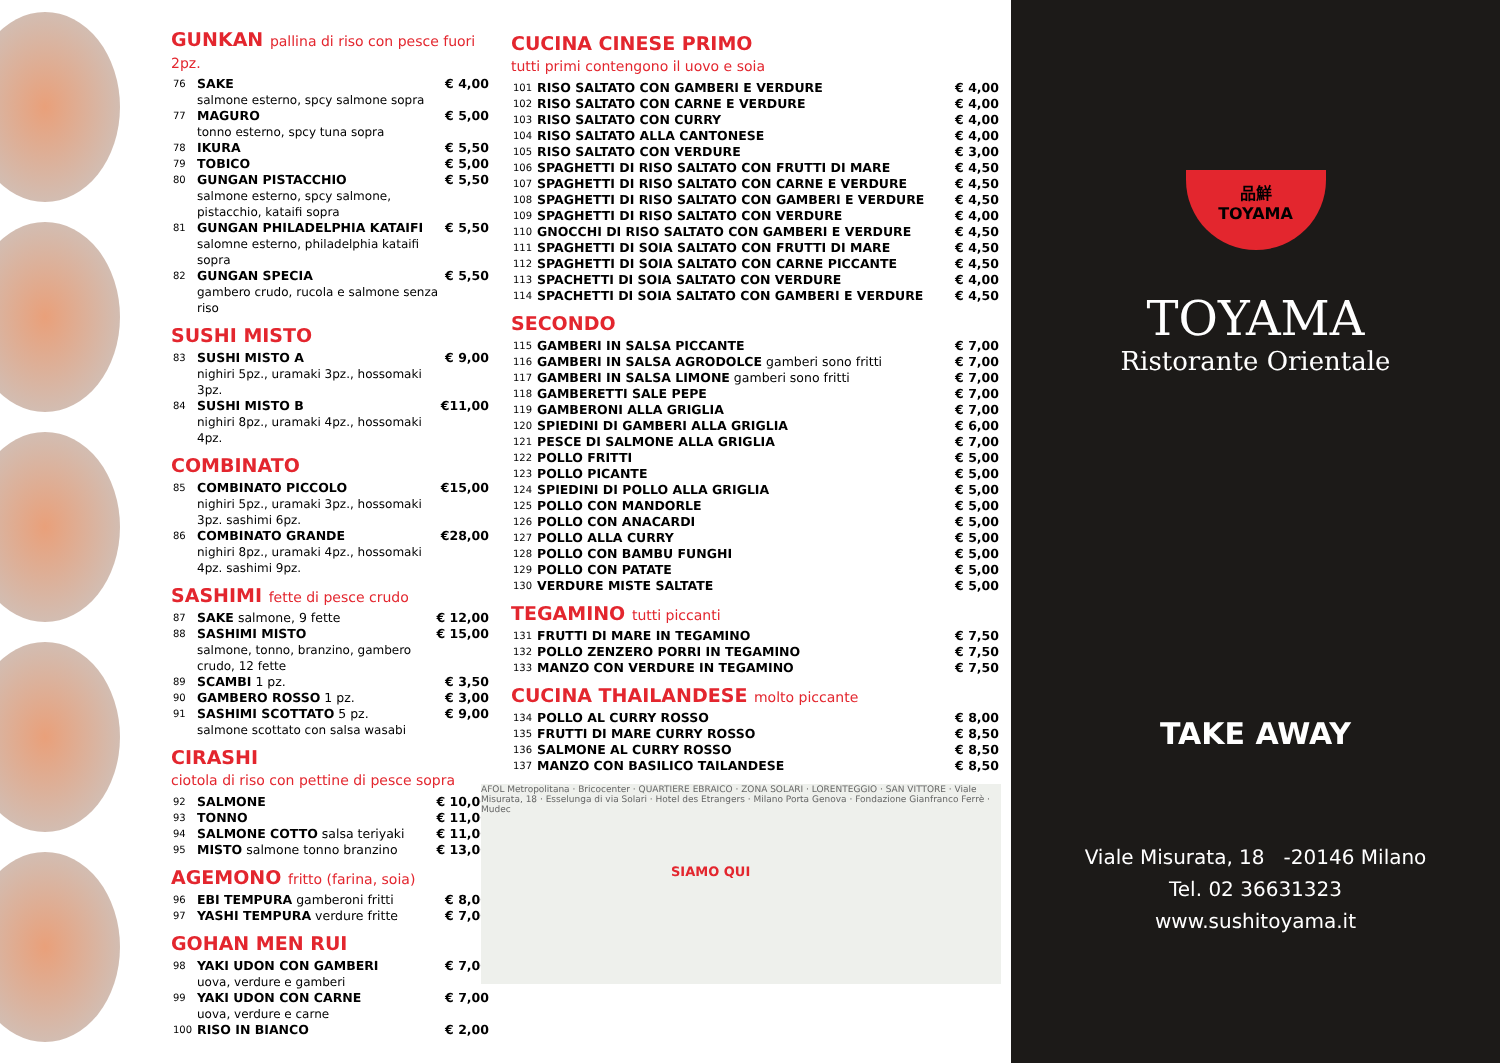GUNKAN pallina di riso con pesce fuori 2pz.
| 76 | SAKE salmone esterno, spcy salmone sopra | € 4,00 |
| 77 | MAGURO tonno esterno, spcy tuna sopra | € 5,00 |
| 78 | IKURA | € 5,50 |
| 79 | TOBICO | € 5,00 |
| 80 | GUNGAN PISTACCHIO salmone esterno, spcy salmone, pistacchio, kataifi sopra | € 5,50 |
| 81 | GUNGAN PHILADELPHIA KATAIFI salomne esterno, philadelphia kataifi sopra | € 5,50 |
| 82 | GUNGAN SPECIA gambero crudo, rucola e salmone senza riso | € 5,50 |
SUSHI MISTO
| 83 | SUSHI MISTO A nighiri 5pz., uramaki 3pz., hossomaki 3pz. | € 9,00 |
| 84 | SUSHI MISTO B nighiri 8pz., uramaki 4pz., hossomaki 4pz. | €11,00 |
COMBINATO
| 85 | COMBINATO PICCOLO nighiri 5pz., uramaki 3pz., hossomaki 3pz. sashimi 6pz. | €15,00 |
| 86 | COMBINATO GRANDE nighiri 8pz., uramaki 4pz., hossomaki 4pz. sashimi 9pz. | €28,00 |
SASHIMI fette di pesce crudo
| 87 | SAKE salmone, 9 fette | € 12,00 |
| 88 | SASHIMI MISTO salmone, tonno, branzino, gambero crudo, 12 fette | € 15,00 |
| 89 | SCAMBI 1 pz. | € 3,50 |
| 90 | GAMBERO ROSSO 1 pz. | € 3,00 |
| 91 | SASHIMI SCOTTATO 5 pz. salmone scottato con salsa wasabi | € 9,00 |
CIRASHI
ciotola di riso con pettine di pesce sopra
| 92 | SALMONE | € 10,00 |
| 93 | TONNO | € 11,00 |
| 94 | SALMONE COTTO salsa teriyaki | € 11,00 |
| 95 | MISTO salmone tonno branzino | € 13,00 |
AGEMONO fritto (farina, soia)
| 96 | EBI TEMPURA gamberoni fritti | € 8,00 |
| 97 | YASHI TEMPURA verdure fritte | € 7,00 |
GOHAN MEN RUI
| 98 | YAKI UDON CON GAMBERI uova, verdure e gamberi | € 7,00 |
| 99 | YAKI UDON CON CARNE uova, verdure e carne | € 7,00 |
| 100 | RISO IN BIANCO | € 2,00 |
CUCINA CINESE PRIMO
tutti primi contengono il uovo e soia
| 101 | RISO SALTATO CON GAMBERI E VERDURE | € 4,00 |
| 102 | RISO SALTATO CON CARNE E VERDURE | € 4,00 |
| 103 | RISO SALTATO CON CURRY | € 4,00 |
| 104 | RISO SALTATO ALLA CANTONESE | € 4,00 |
| 105 | RISO SALTATO CON VERDURE | € 3,00 |
| 106 | SPAGHETTI DI RISO SALTATO CON FRUTTI DI MARE | € 4,50 |
| 107 | SPAGHETTI DI RISO SALTATO CON CARNE E VERDURE | € 4,50 |
| 108 | SPAGHETTI DI RISO SALTATO CON GAMBERI E VERDURE | € 4,50 |
| 109 | SPAGHETTI DI RISO SALTATO CON VERDURE | € 4,00 |
| 110 | GNOCCHI DI RISO SALTATO CON GAMBERI E VERDURE | € 4,50 |
| 111 | SPAGHETTI DI SOIA SALTATO CON FRUTTI DI MARE | € 4,50 |
| 112 | SPAGHETTI DI SOIA SALTATO CON CARNE PICCANTE | € 4,50 |
| 113 | SPACHETTI DI SOIA SALTATO CON VERDURE | € 4,00 |
| 114 | SPACHETTI DI SOIA SALTATO CON GAMBERI E VERDURE | € 4,50 |
SECONDO
| 115 | GAMBERI IN SALSA PICCANTE | € 7,00 |
| 116 | GAMBERI IN SALSA AGRODOLCE gamberi sono fritti | € 7,00 |
| 117 | GAMBERI IN SALSA LIMONE gamberi sono fritti | € 7,00 |
| 118 | GAMBERETTI SALE PEPE | € 7,00 |
| 119 | GAMBERONI ALLA GRIGLIA | € 7,00 |
| 120 | SPIEDINI DI GAMBERI ALLA GRIGLIA | € 6,00 |
| 121 | PESCE DI SALMONE ALLA GRIGLIA | € 7,00 |
| 122 | POLLO FRITTI | € 5,00 |
| 123 | POLLO PICANTE | € 5,00 |
| 124 | SPIEDINI DI POLLO ALLA GRIGLIA | € 5,00 |
| 125 | POLLO CON MANDORLE | € 5,00 |
| 126 | POLLO CON ANACARDI | € 5,00 |
| 127 | POLLO ALLA CURRY | € 5,00 |
| 128 | POLLO CON BAMBU FUNGHI | € 5,00 |
| 129 | POLLO CON PATATE | € 5,00 |
| 130 | VERDURE MISTE SALTATE | € 5,00 |
TEGAMINO tutti piccanti
| 131 | FRUTTI DI MARE IN TEGAMINO | € 7,50 |
| 132 | POLLO ZENZERO PORRI IN TEGAMINO | € 7,50 |
| 133 | MANZO CON VERDURE IN TEGAMINO | € 7,50 |
CUCINA THAILANDESE molto piccante
| 134 | POLLO AL CURRY ROSSO | € 8,00 |
| 135 | FRUTTI DI MARE CURRY ROSSO | € 8,50 |
| 136 | SALMONE AL CURRY ROSSO | € 8,50 |
| 137 | MANZO CON BASILICO TAILANDESE | € 8,50 |
AFOL Metropolitana · Bricocenter · QUARTIERE EBRAICO · ZONA SOLARI · LORENTEGGIO · SAN VITTORE · Viale Misurata, 18 · Esselunga di via Solari · Hotel des Etrangers · Milano Porta Genova · Fondazione Gianfranco Ferrè · Mudec
SIAMO QUI
品鮮
TOYAMA
TOYAMA
Ristorante Orientale
TAKE AWAY
Viale Misurata, 18 -20146 Milano
Tel. 02 36631323
www.sushitoyama.it